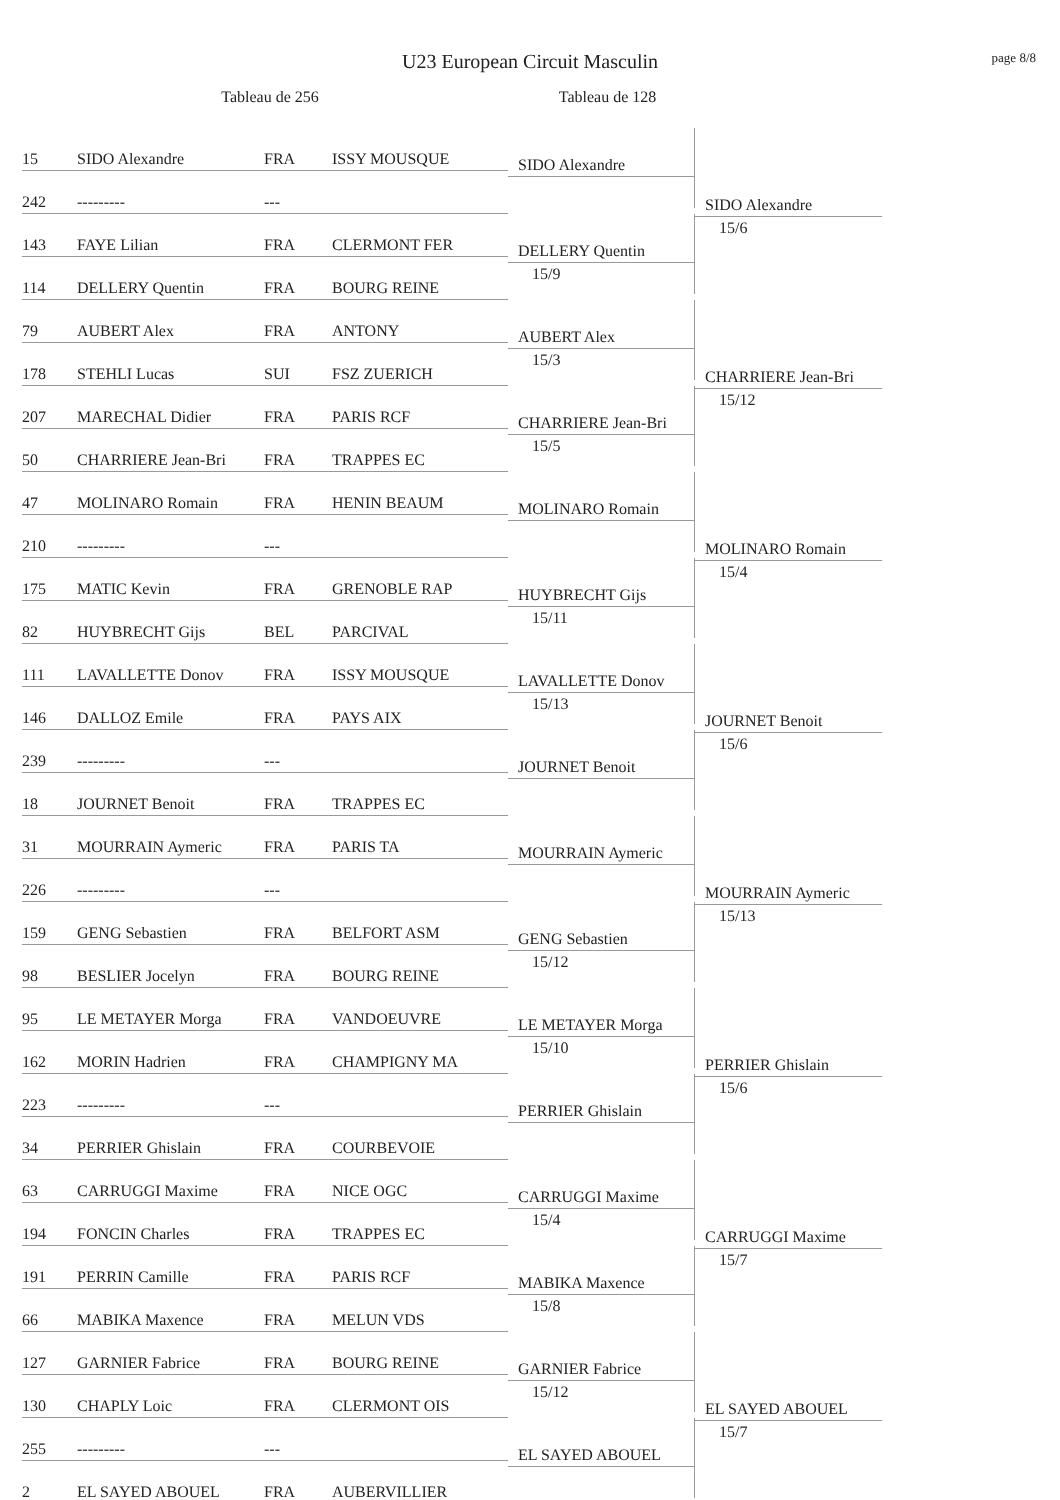U23 European Circuit Masculin
page 8/8
Tableau de 256 Tableau de 128
| 15 | SIDO Alexandre | FRA | ISSY MOUSQUE | SIDO Alexandre | SIDO Alexandre 15/6 |
| 242 | --------- | --- | | | |
| 143 | FAYE Lilian | FRA | CLERMONT FER | DELLERY Quentin 15/9 | |
| 114 | DELLERY Quentin | FRA | BOURG REINE | | |
| 79 | AUBERT Alex | FRA | ANTONY | AUBERT Alex 15/3 | CHARRIERE Jean-Bri 15/12 |
| 178 | STEHLI Lucas | SUI | FSZ ZUERICH | | |
| 207 | MARECHAL Didier | FRA | PARIS RCF | CHARRIERE Jean-Bri 15/5 | |
| 50 | CHARRIERE Jean-Bri | FRA | TRAPPES EC | | |
| 47 | MOLINARO Romain | FRA | HENIN BEAUM | MOLINARO Romain | MOLINARO Romain 15/4 |
| 210 | --------- | --- | | | |
| 175 | MATIC Kevin | FRA | GRENOBLE RAP | HUYBRECHT Gijs 15/11 | |
| 82 | HUYBRECHT Gijs | BEL | PARCIVAL | | |
| 111 | LAVALLETTE Donov | FRA | ISSY MOUSQUE | LAVALLETTE Donov 15/13 | JOURNET Benoit 15/6 |
| 146 | DALLOZ Emile | FRA | PAYS AIX | | |
| 239 | --------- | --- | | JOURNET Benoit | |
| 18 | JOURNET Benoit | FRA | TRAPPES EC | | |
| 31 | MOURRAIN Aymeric | FRA | PARIS TA | MOURRAIN Aymeric | MOURRAIN Aymeric 15/13 |
| 226 | --------- | --- | | | |
| 159 | GENG Sebastien | FRA | BELFORT ASM | GENG Sebastien 15/12 | |
| 98 | BESLIER Jocelyn | FRA | BOURG REINE | | |
| 95 | LE METAYER Morga | FRA | VANDOEUVRE | LE METAYER Morga 15/10 | PERRIER Ghislain 15/6 |
| 162 | MORIN Hadrien | FRA | CHAMPIGNY MA | | |
| 223 | --------- | --- | | PERRIER Ghislain | |
| 34 | PERRIER Ghislain | FRA | COURBEVOIE | | |
| 63 | CARRUGGI Maxime | FRA | NICE OGC | CARRUGGI Maxime 15/4 | CARRUGGI Maxime 15/7 |
| 194 | FONCIN Charles | FRA | TRAPPES EC | | |
| 191 | PERRIN Camille | FRA | PARIS RCF | MABIKA Maxence 15/8 | |
| 66 | MABIKA Maxence | FRA | MELUN VDS | | |
| 127 | GARNIER Fabrice | FRA | BOURG REINE | GARNIER Fabrice 15/12 | EL SAYED ABOUEL 15/7 |
| 130 | CHAPLY Loic | FRA | CLERMONT OIS | | |
| 255 | --------- | --- | | EL SAYED ABOUEL | |
| 2 | EL SAYED ABOUEL | FRA | AUBERVILLIER | | |